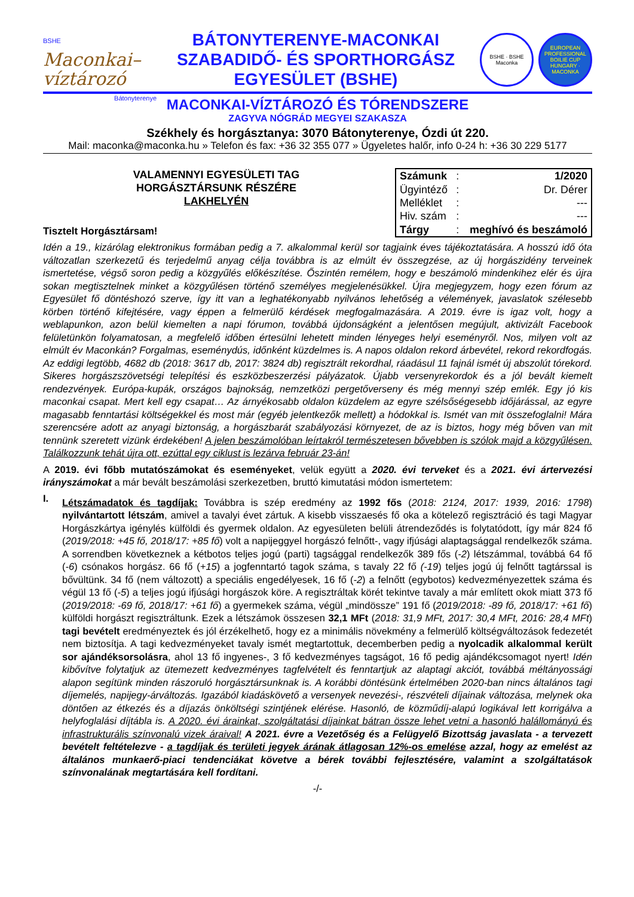BSHE
Maconkai–
víztározó
Bátonyterenye
BÁTONYTERENYE-MACONKAI
SZABADIDŐ- ÉS SPORTHORGÁSZ
EGYESÜLET (BSHE)
BSHE · BSHE
Maconka
EUROPEAN PROFESSIONAL BOILIE CUP
HUNGARY · MACONKA
MACONKAI-VÍZTÁROZÓ ÉS TÓRENDSZERE
ZAGYVA NÓGRÁD MEGYEI SZAKASZA
Székhely és horgásztanya: 3070 Bátonyterenye, Ózdi út 220.
Mail: maconka@maconka.hu » Telefon és fax: +36 32 355 077 » Ügyeletes halőr, info 0-24 h: +36 30 229 5177
VALAMENNYI EGYESÜLETI TAG
HORGÁSZTÁRSUNK RÉSZÉRE
LAKHELYÉN
Tisztelt Horgásztársam!
| Számunk | : | 1/2020 |
| Ügyintéző | : | Dr. Dérer |
| Melléklet | : | --- |
| Hiv. szám | : | --- |
| Tárgy | : | meghívó és beszámoló |
Idén a 19., kizárólag elektronikus formában pedig a 7. alkalommal kerül sor tagjaink éves tájékoztatására. A hosszú idő óta változatlan szerkezetű és terjedelmű anyag célja továbbra is az elmúlt év összegzése, az új horgászidény terveinek ismertetése, végső soron pedig a közgyűlés előkészítése. Őszintén remélem, hogy e beszámoló mindenkihez elér és újra sokan megtisztelnek minket a közgyűlésen történő személyes megjelenésükkel. Újra megjegyzem, hogy ezen fórum az Egyesület fő döntéshozó szerve, így itt van a leghatékonyabb nyilvános lehetőség a vélemények, javaslatok szélesebb körben történő kifejtésére, vagy éppen a felmerülő kérdések megfogalmazására. A 2019. évre is igaz volt, hogy a weblapunkon, azon belül kiemelten a napi fórumon, továbbá újdonságként a jelentősen megújult, aktivizált Facebook felületünkön folyamatosan, a megfelelő időben értesülni lehetett minden lényeges helyi eseményről. Nos, milyen volt az elmúlt év Maconkán? Forgalmas, eseménydús, időnként küzdelmes is. A napos oldalon rekord árbevétel, rekord rekordfogás. Az eddigi legtöbb, 4682 db (2018: 3617 db, 2017: 3824 db) regisztrált rekordhal, ráadásul 11 fajnál ismét új abszolút tórekord. Sikeres horgászszövetségi telepítési és eszközbeszerzési pályázatok. Újabb versenyrekordok és a jól bevált kiemelt rendezvények. Európa-kupák, országos bajnokság, nemzetközi pergetőverseny és még mennyi szép emlék. Egy jó kis maconkai csapat. Mert kell egy csapat… Az árnyékosabb oldalon küzdelem az egyre szélsőségesebb időjárással, az egyre magasabb fenntartási költségekkel és most már (egyéb jelentkezők mellett) a hódokkal is. Ismét van mit összefoglalni! Mára szerencsére adott az anyagi biztonság, a horgászbarát szabályozási környezet, de az is biztos, hogy még bőven van mit tennünk szeretett vizünk érdekében! A jelen beszámolóban leírtakról természetesen bővebben is szólok majd a közgyűlésen. Találkozzunk tehát újra ott, ezúttal egy ciklust is lezárva február 23-án!
A 2019. évi főbb mutatószámokat és eseményeket, velük együtt a 2020. évi terveket és a 2021. évi ártervezési irányszámokat a már bevált beszámolási szerkezetben, bruttó kimutatási módon ismertetem:
I.
Létszámadatok és tagdíjak: Továbbra is szép eredmény az 1992 fős (2018: 2124, 2017: 1939, 2016: 1798) nyilvántartott létszám, amivel a tavalyi évet zártuk. A kisebb visszaesés fő oka a kötelező regisztráció és tagi Magyar Horgászkártya igénylés külföldi és gyermek oldalon. Az egyesületen belüli átrendeződés is folytatódott, így már 824 fő (2019/2018: +45 fő, 2018/17: +85 fő) volt a napijeggyel horgászó felnőtt-, vagy ifjúsági alaptagsággal rendelkezők száma. A sorrendben következnek a kétbotos teljes jogú (parti) tagsággal rendelkezők 389 fős (-2) létszámmal, továbbá 64 fő (-6) csónakos horgász. 66 fő (+15) a jogfenntartó tagok száma, s tavaly 22 fő (-19) teljes jogú új felnőtt tagtárssal is bővültünk. 34 fő (nem változott) a speciális engedélyesek, 16 fő (-2) a felnőtt (egybotos) kedvezményezettek száma és végül 13 fő (-5) a teljes jogú ifjúsági horgászok köre. A regisztráltak körét tekintve tavaly a már említett okok miatt 373 fő (2019/2018: -69 fő, 2018/17: +61 fő) a gyermekek száma, végül „mindössze” 191 fő (2019/2018: -89 fő, 2018/17: +61 fő) külföldi horgászt regisztráltunk. Ezek a létszámok összesen 32,1 MFt (2018: 31,9 MFt, 2017: 30,4 MFt, 2016: 28,4 MFt) tagi bevételt eredményeztek és jól érzékelhető, hogy ez a minimális növekmény a felmerülő költségváltozások fedezetét nem biztosítja. A tagi kedvezményeket tavaly ismét megtartottuk, decemberben pedig a nyolcadik alkalommal került sor ajándéksorsolásra, ahol 13 fő ingyenes-, 3 fő kedvezményes tagságot, 16 fő pedig ajándékcsomagot nyert! Idén kibővítve folytatjuk az ütemezett kedvezményes tagfelvételt és fenntartjuk az alaptagi akciót, továbbá méltányossági alapon segítünk minden rászoruló horgásztársunknak is. A korábbi döntésünk értelmében 2020-ban nincs általános tagi díjemelés, napijegy-árváltozás. Igazából kiadáskövető a versenyek nevezési-, részvételi díjainak változása, melynek oka döntően az étkezés és a díjazás önköltségi szintjének elérése. Hasonló, de közműdíj-alapú logikával lett korrigálva a helyfoglalási díjtábla is. A 2020. évi árainkat, szolgáltatási díjainkat bátran össze lehet vetni a hasonló halállományú és infrastrukturális színvonalú vizek áraival! A 2021. évre a Vezetőség és a Felügyelő Bizottság javaslata - a tervezett bevételt feltételezve - a tagdíjak és területi jegyek árának átlagosan 12%-os emelése azzal, hogy az emelést az általános munkaerő-piaci tendenciákat követve a bérek további fejlesztésére, valamint a szolgáltatások színvonalának megtartására kell fordítani.
-/-